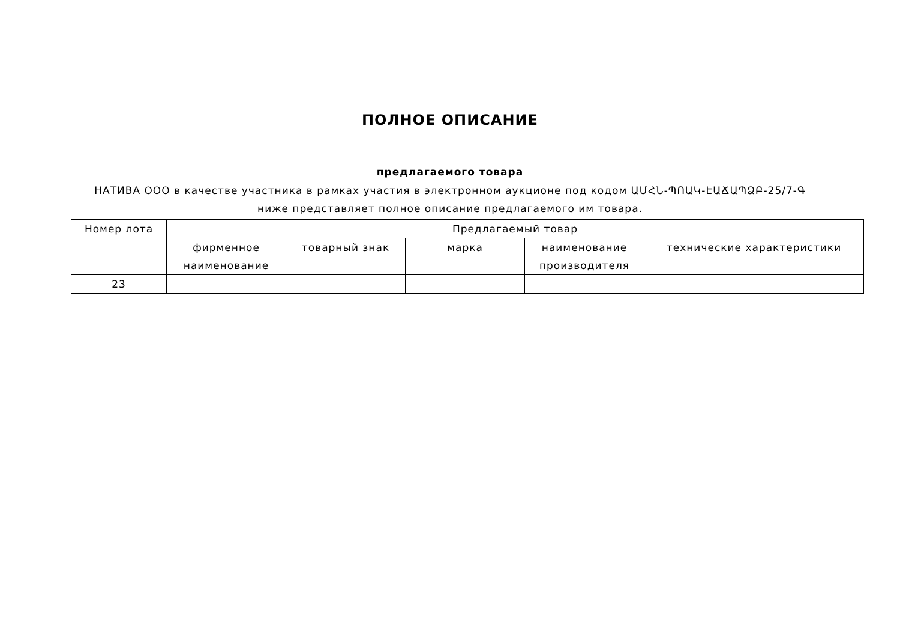ПОЛНОЕ ОПИСАНИЕ
предлагаемого товара
НАТИВА ООО в качестве участника в рамках участия в электронном аукционе под кодом ԱՄՀՆ-ՊՈԱԿ-ԷԱՃԱՊՁԲ-25/7-Գ ниже представляет полное описание предлагаемого им товара.
| Номер лота | Предлагаемый товар | | | | |
| --- | --- | --- | --- | --- | --- |
| | фирменное наименование | товарный знак | марка | наименование производителя | технические характеристики |
| 23 | | | | | |